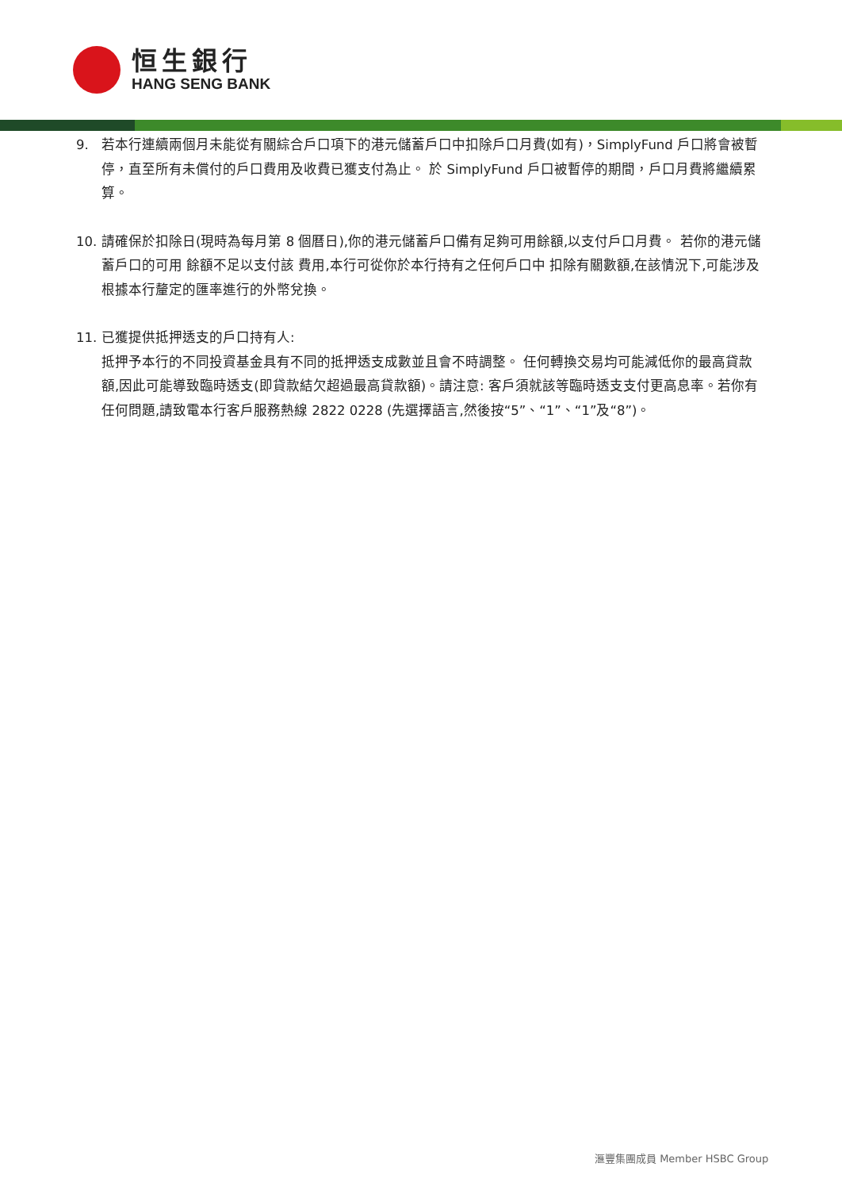恒生銀行
HANG SENG BANK
9. 若本行連續兩個月未能從有關綜合戶口項下的港元儲蓄戶口中扣除戶口月費(如有)，SimplyFund 戶口將會被暫停，直至所有未償付的戶口費用及收費已獲支付為止。 於 SimplyFund 戶口被暫停的期間，戶口月費將繼續累算。
10. 請確保於扣除日(現時為每月第 8 個曆日),你的港元儲蓄戶口備有足夠可用餘額,以支付戶口月費。 若你的港元儲蓄戶口的可用 餘額不足以支付該 費用,本行可從你於本行持有之任何戶口中 扣除有關數額,在該情況下,可能涉及根據本行釐定的匯率進行的外幣兌換。
11. 已獲提供抵押透支的戶口持有人:
抵押予本行的不同投資基金具有不同的抵押透支成數並且會不時調整。 任何轉換交易均可能減低你的最高貸款額,因此可能導致臨時透支(即貸款結欠超過最高貸款額)。請注意: 客戶須就該等臨時透支支付更高息率。若你有任何問題,請致電本行客戶服務熱線 2822 0228 (先選擇語言,然後按“5”、“1”、“1”及“8”)。
滙豐集團成員 Member HSBC Group